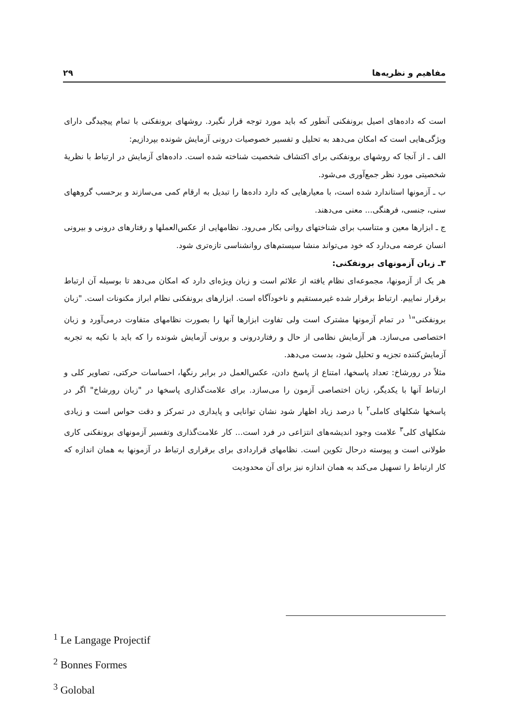۲۹ مفاهیم و نظریه‌ها
است که داده‌های اصیل برونفکنی آنطور که باید مورد توجه قرار نگیرد. روشهای برونفکنی با تمام پیچیدگی دارای ویژگی‌هایی است که امکان می‌دهد به تحلیل و تفسیر خصوصیات درونی آزمایش شونده بپردازیم:
الف ـ از آنجا که روشهای برونفکنی برای اکتشاف شخصیت شناخته شده است. داده‌های آزمایش در ارتباط با نظریهٔ شخصیتی مورد نظر جمع‌آوری می‌شود.
ب ـ آزمونها استاندارد شده است، با معیارهایی که دارد داده‌ها را تبدیل به ارقام کمی می‌سازند و برحسب گروههای سنی، جنسی، فرهنگی... معنی می‌دهند.
ج ـ ابزارها معین و متناسب برای شناختهای روانی بکار می‌رود. نظامهایی از عکس‌العملها و رفتارهای درونی و بیرونی انسان عرضه می‌دارد که خود می‌تواند منشا سیستم‌های روانشناسی تازه‌تری شود.
۳ـ زبان آزمونهای برونفکنی:
هر یک از آزمونها، مجموعه‌ای نظام یافته از علائم است و زبان ویژه‌ای دارد که امکان می‌دهد تا بوسیله آن ارتباط برقرار نماییم. ارتباط برقرار شده غیرمستقیم و ناخودآگاه است. ابزارهای برونفکنی نظام ابراز مکنونات است. "زبان برونفکنی"<sup>۱</sup> در تمام آزمونها مشترک است ولی تفاوت ابزارها آنها را بصورت نظامهای متفاوت درمی‌آورد و زبان اختصاصی می‌سازد. هر آزمایش نظامی از حال و رفتاردرونی و برونی آزمایش شونده را که باید با تکیه به تجربه آزمایش‌کننده تجزیه و تحلیل شود، بدست می‌دهد.
مثلاً در رورشاخ: تعداد پاسخها، امتناع از پاسخ دادن، عکس‌العمل در برابر رنگها، احساسات حرکتی، تصاویر کلی و ارتباط آنها با یکدیگر، زبان اختصاصی آزمون را می‌سازد. برای علامت‌گذاری پاسخها در "زبان رورشاخ" اگر در پاسخها شکلهای کاملی<sup>۲</sup> با درصد زیاد اظهار شود نشان توانایی و پایداری در تمرکز و دقت حواس است و زیادی شکلهای کلی<sup>۳</sup> علامت وجود اندیشه‌های انتزاعی در فرد است... کار علامت‌گذاری وتفسیر آزمونهای برونفکنی کاری طولانی است و پیوسته درحال تکوین است. نظامهای قراردادی برای برقراری ارتباط در آزمونها به همان اندازه که کار ارتباط را تسهیل می‌کند به همان اندازه نیز برای آن محدودیت
<sup>1</sup> Le Langage Projectif
<sup>2</sup> Bonnes Formes
<sup>3</sup> Golobal